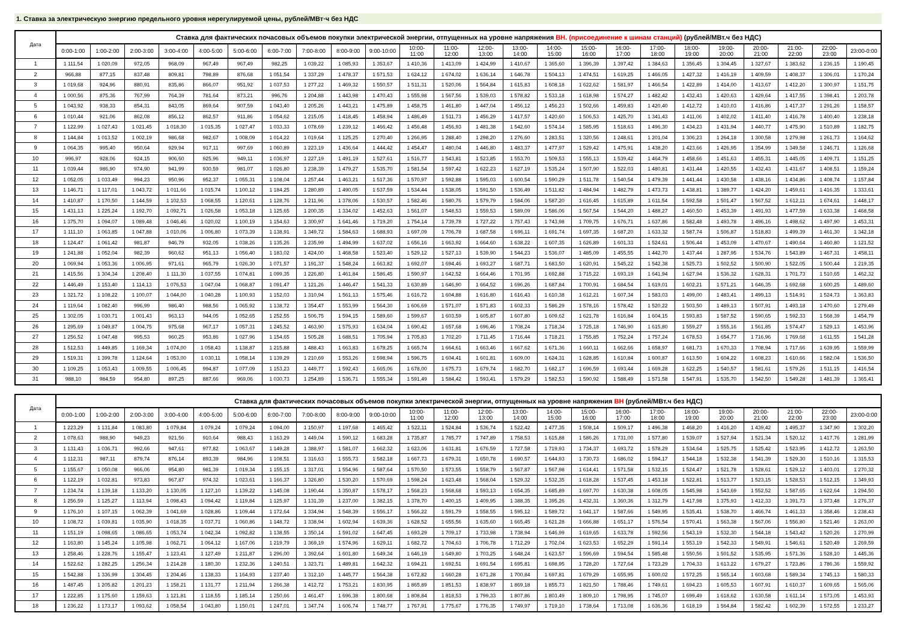1. Ставка за электрическую энергию предельного уровня нерегулируемой цены, рублей/МВт·ч без НДС
| Дата | Ставка для фактических почасовых объемов покупки электрической энергии, отпущенных на уровне напряжения ВН. (присоединение к шинам станций) (рублей/МВт.ч без НДС) | | | | | | | | | | | | | | | | | | | | | | | |
| --- | --- | --- | --- | --- | --- | --- | --- | --- | --- | --- | --- | --- | --- | --- | --- | --- | --- | --- | --- | --- | --- | --- | --- | --- |
| | 0:00-1:00 | 1:00-2:00 | 2:00-3:00 | 3:00-4:00 | 4:00-5:00 | 5:00-6:00 | 6:00-7:00 | 7:00-8:00 | 8:00-9:00 | 9:00-10:00 | 10:00- 11:00 | 11:00- 12:00 | 12:00- 13:00 | 13:00- 14:00 | 14:00- 15:00 | 15:00- 16:00 | 16:00- 17:00 | 17:00- 18:00 | 18:00- 19:00 | 19:00- 20:00 | 20:00- 21:00 | 21:00- 22:00 | 22:00- 23:00 | 23:00-0:00 |
| 1 | 1 111,54 | 1 020,09 | 972,05 | 968,09 | 967,49 | 967,49 | 982,25 | 1 039,22 | 1 085,93 | 1 353,67 | 1 410,36 | 1 413,09 | 1 424,99 | 1 410,67 | 1 365,60 | 1 396,39 | 1 397,42 | 1 384,63 | 1 356,45 | 1 304,45 | 1 327,67 | 1 383,62 | 1 236,15 | 1 190,45 |
| 2 | 966,88 | 877,15 | 837,48 | 809,81 | 798,89 | 876,68 | 1 051,54 | 1 337,29 | 1 478,37 | 1 571,53 | 1 624,12 | 1 674,02 | 1 636,14 | 1 646,78 | 1 504,13 | 1 474,51 | 1 619,25 | 1 466,05 | 1 427,32 | 1 416,19 | 1 409,59 | 1 408,37 | 1 306,01 | 1 170,24 |
| 3 | 1 019,68 | 924,96 | 880,91 | 835,86 | 866,07 | 951,92 | 1 037,53 | 1 277,22 | 1 469,32 | 1 550,57 | 1 511,31 | 1 520,06 | 1 564,84 | 1 615,83 | 1 608,18 | 1 622,62 | 1 581,97 | 1 466,54 | 1 422,89 | 1 414,00 | 1 413,67 | 1 412,20 | 1 300,97 | 1 151,75 |
| 4 | 1 000,56 | 875,36 | 767,99 | 764,39 | 781,64 | 873,21 | 996,76 | 1 204,88 | 1 443,98 | 1 470,43 | 1 555,98 | 1 567,56 | 1 539,03 | 1 578,82 | 1 533,18 | 1 618,98 | 1 574,27 | 1 482,42 | 1 432,43 | 1 420,63 | 1 429,64 | 1 417,55 | 1 398,41 | 1 203,78 |
| 5 | 1 043,92 | 938,33 | 854,31 | 843,05 | 869,64 | 907,59 | 1 043,40 | 1 205,26 | 1 443,21 | 1 475,89 | 1 458,75 | 1 461,80 | 1 447,04 | 1 456,12 | 1 456,23 | 1 502,66 | 1 459,83 | 1 420,40 | 1 412,72 | 1 410,03 | 1 416,86 | 1 417,37 | 1 291,26 | 1 158,57 |
| 6 | 1 010,44 | 921,06 | 862,08 | 856,12 | 862,57 | 911,86 | 1 054,62 | 1 215,05 | 1 418,45 | 1 458,94 | 1 486,49 | 1 511,73 | 1 456,29 | 1 417,57 | 1 420,60 | 1 506,53 | 1 425,70 | 1 341,43 | 1 411,06 | 1 402,02 | 1 411,40 | 1 416,78 | 1 400,40 | 1 238,18 |
| 7 | 1 122,99 | 1 027,43 | 1 021,45 | 1 018,30 | 1 015,35 | 1 027,47 | 1 033,33 | 1 078,69 | 1 239,12 | 1 466,42 | 1 456,48 | 1 456,93 | 1 481,38 | 1 542,60 | 1 574,14 | 1 585,95 | 1 518,63 | 1 496,30 | 1 434,23 | 1 431,94 | 1 440,77 | 1 475,90 | 1 510,89 | 1 182,75 |
| 8 | 1 144,84 | 1 013,52 | 1 002,19 | 986,68 | 982,67 | 1 008,09 | 1 014,22 | 1 019,64 | 1 125,25 | 1 270,40 | 1 266,95 | 1 288,40 | 1 298,20 | 1 276,60 | 1 283,51 | 1 320,56 | 1 248,61 | 1 201,04 | 1 306,23 | 1 264,18 | 1 300,58 | 1 279,98 | 1 261,73 | 1 164,62 |
| 9 | 1 064,35 | 995,40 | 950,64 | 929,94 | 917,11 | 997,69 | 1 060,89 | 1 223,19 | 1 436,64 | 1 444,42 | 1 454,47 | 1 480,04 | 1 446,80 | 1 483,37 | 1 477,97 | 1 529,42 | 1 475,91 | 1 438,20 | 1 423,66 | 1 426,95 | 1 354,99 | 1 349,58 | 1 246,71 | 1 126,68 |
| 10 | 996,97 | 928,06 | 924,15 | 906,60 | 925,96 | 949,11 | 1 036,97 | 1 227,19 | 1 491,19 | 1 527,61 | 1 516,77 | 1 543,81 | 1 523,85 | 1 553,70 | 1 509,53 | 1 555,13 | 1 539,42 | 1 464,79 | 1 458,66 | 1 451,63 | 1 455,31 | 1 445,05 | 1 409,71 | 1 151,25 |
| 11 | 1 039,44 | 986,90 | 974,90 | 941,99 | 930,59 | 981,07 | 1 026,80 | 1 238,39 | 1 479,27 | 1 535,70 | 1 581,54 | 1 597,42 | 1 622,23 | 1 627,19 | 1 535,24 | 1 507,90 | 1 522,03 | 1 480,81 | 1 431,44 | 1 420,55 | 1 432,43 | 1 431,67 | 1 408,51 | 1 159,24 |
| 12 | 1 052,05 | 1 033,49 | 994,23 | 950,96 | 952,37 | 1 055,31 | 1 108,04 | 1 257,44 | 1 463,21 | 1 517,36 | 1 570,97 | 1 592,88 | 1 595,03 | 1 600,54 | 1 590,29 | 1 511,78 | 1 540,54 | 1 479,39 | 1 441,44 | 1 430,58 | 1 438,16 | 1 434,86 | 1 408,74 | 1 157,84 |
| 13 | 1 146,71 | 1 117,01 | 1 043,72 | 1 011,66 | 1 015,74 | 1 100,12 | 1 184,25 | 1 280,89 | 1 490,05 | 1 537,59 | 1 534,44 | 1 538,05 | 1 591,50 | 1 536,49 | 1 511,82 | 1 484,94 | 1 482,79 | 1 473,73 | 1 438,81 | 1 389,77 | 1 424,20 | 1 459,61 | 1 416,35 | 1 333,61 |
| 14 | 1 410,87 | 1 170,50 | 1 144,59 | 1 102,53 | 1 068,55 | 1 120,61 | 1 128,76 | 1 211,96 | 1 378,06 | 1 530,57 | 1 582,46 | 1 580,76 | 1 579,79 | 1 584,06 | 1 587,20 | 1 616,45 | 1 615,89 | 1 611,54 | 1 592,58 | 1 501,47 | 1 567,52 | 1 612,11 | 1 674,61 | 1 448,17 |
| 15 | 1 431,13 | 1 225,24 | 1 192,70 | 1 092,71 | 1 026,58 | 1 053,18 | 1 125,65 | 1 200,35 | 1 334,02 | 1 452,63 | 1 561,07 | 1 548,53 | 1 559,53 | 1 589,09 | 1 586,06 | 1 567,54 | 1 544,20 | 1 488,27 | 1 460,50 | 1 453,39 | 1 491,93 | 1 477,59 | 1 633,38 | 1 468,58 |
| 16 | 1 375,70 | 1 094,07 | 1 089,48 | 1 046,46 | 1 020,02 | 1 100,19 | 1 154,63 | 1 300,97 | 1 641,46 | 1 719,20 | 1 754,14 | 1 739,78 | 1 727,22 | 1 757,43 | 1 743,98 | 1 709,75 | 1 676,71 | 1 637,86 | 1 582,48 | 1 493,78 | 1 496,16 | 1 498,62 | 1 497,90 | 1 453,31 |
| 17 | 1 111,10 | 1 063,85 | 1 047,88 | 1 010,06 | 1 006,80 | 1 073,39 | 1 138,91 | 1 349,72 | 1 584,63 | 1 688,93 | 1 697,09 | 1 706,78 | 1 687,58 | 1 696,11 | 1 691,74 | 1 697,35 | 1 687,20 | 1 633,32 | 1 587,74 | 1 506,87 | 1 518,83 | 1 499,39 | 1 461,30 | 1 342,18 |
| 18 | 1 124,47 | 1 061,42 | 981,87 | 946,79 | 932,05 | 1 038,26 | 1 135,26 | 1 235,99 | 1 494,99 | 1 637,02 | 1 656,16 | 1 663,92 | 1 664,60 | 1 638,22 | 1 607,35 | 1 626,89 | 1 601,33 | 1 524,61 | 1 506,44 | 1 453,09 | 1 470,67 | 1 490,64 | 1 460,80 | 1 121,52 |
| 19 | 1 241,88 | 1 052,04 | 982,39 | 960,62 | 951,13 | 1 056,40 | 1 183,02 | 1 424,00 | 1 468,58 | 1 523,40 | 1 529,12 | 1 527,13 | 1 539,90 | 1 544,23 | 1 536,07 | 1 485,09 | 1 455,55 | 1 442,70 | 1 437,44 | 1 287,95 | 1 534,76 | 1 543,89 | 1 467,31 | 1 458,11 |
| 20 | 1 069,94 | 1 053,36 | 1 006,95 | 971,61 | 965,79 | 1 026,30 | 1 071,57 | 1 191,37 | 1 548,24 | 1 663,82 | 1 692,07 | 1 694,46 | 1 693,27 | 1 687,71 | 1 683,50 | 1 620,91 | 1 545,22 | 1 542,38 | 1 525,73 | 1 502,52 | 1 500,90 | 1 522,05 | 1 500,44 | 1 219,35 |
| 21 | 1 415,56 | 1 304,34 | 1 208,40 | 1 111,30 | 1 037,55 | 1 074,81 | 1 099,35 | 1 226,80 | 1 461,84 | 1 586,45 | 1 590,97 | 1 642,52 | 1 664,46 | 1 701,95 | 1 692,88 | 1 715,22 | 1 693,19 | 1 641,94 | 1 627,94 | 1 536,32 | 1 628,31 | 1 701,73 | 1 510,65 | 1 462,32 |
| 22 | 1 446,49 | 1 153,40 | 1 114,13 | 1 076,53 | 1 047,04 | 1 068,87 | 1 091,47 | 1 121,26 | 1 446,47 | 1 541,33 | 1 630,89 | 1 646,90 | 1 664,52 | 1 696,26 | 1 687,84 | 1 700,91 | 1 684,54 | 1 619,01 | 1 602,21 | 1 571,21 | 1 646,35 | 1 692,68 | 1 600,25 | 1 489,60 |
| 23 | 1 321,72 | 1 108,22 | 1 100,07 | 1 044,00 | 1 040,28 | 1 100,93 | 1 152,03 | 1 310,94 | 1 561,13 | 1 575,46 | 1 616,72 | 1 604,88 | 1 616,80 | 1 616,43 | 1 610,38 | 1 612,21 | 1 607,34 | 1 583,03 | 1 499,00 | 1 483,41 | 1 499,13 | 1 514,91 | 1 524,73 | 1 363,83 |
| 24 | 1 119,64 | 1 082,40 | 996,99 | 986,40 | 988,56 | 1 065,92 | 1 138,72 | 1 354,47 | 1 553,99 | 1 564,30 | 1 606,69 | 1 571,07 | 1 571,83 | 1 602,33 | 1 586,29 | 1 578,16 | 1 578,42 | 1 520,22 | 1 503,50 | 1 489,13 | 1 507,91 | 1 493,18 | 1 470,60 | 1 279,49 |
| 25 | 1 302,05 | 1 030,71 | 1 001,43 | 963,13 | 944,05 | 1 052,65 | 1 252,55 | 1 506,75 | 1 594,15 | 1 589,60 | 1 599,67 | 1 603,59 | 1 605,87 | 1 607,80 | 1 609,62 | 1 621,78 | 1 616,84 | 1 604,15 | 1 593,83 | 1 587,52 | 1 590,65 | 1 592,33 | 1 568,39 | 1 454,79 |
| 26 | 1 295,69 | 1 049,87 | 1 004,75 | 975,68 | 967,17 | 1 057,31 | 1 245,52 | 1 463,90 | 1 575,93 | 1 634,04 | 1 690,42 | 1 657,68 | 1 696,46 | 1 708,24 | 1 718,34 | 1 725,18 | 1 746,90 | 1 615,80 | 1 559,27 | 1 555,16 | 1 561,85 | 1 574,47 | 1 529,13 | 1 453,96 |
| 27 | 1 256,52 | 1 047,48 | 995,53 | 960,25 | 953,86 | 1 027,96 | 1 154,65 | 1 505,28 | 1 688,51 | 1 705,94 | 1 705,83 | 1 702,20 | 1 711,45 | 1 716,44 | 1 718,21 | 1 755,85 | 1 752,24 | 1 757,24 | 1 678,53 | 1 654,77 | 1 716,96 | 1 769,68 | 1 611,55 | 1 541,28 |
| 28 | 1 512,53 | 1 449,85 | 1 169,34 | 1 074,00 | 1 058,43 | 1 138,87 | 1 215,88 | 1 488,43 | 1 663,83 | 1 678,25 | 1 665,74 | 1 664,61 | 1 663,46 | 1 667,62 | 1 671,36 | 1 660,11 | 1 662,66 | 1 658,97 | 1 681,73 | 1 670,33 | 1 708,94 | 1 717,66 | 1 639,95 | 1 559,99 |
| 29 | 1 519,31 | 1 399,78 | 1 124,64 | 1 053,00 | 1 030,11 | 1 058,14 | 1 139,29 | 1 210,69 | 1 553,26 | 1 598,94 | 1 596,75 | 1 604,41 | 1 601,81 | 1 609,00 | 1 624,31 | 1 628,85 | 1 610,84 | 1 600,87 | 1 613,50 | 1 604,22 | 1 608,23 | 1 610,66 | 1 582,04 | 1 536,50 |
| 30 | 1 109,25 | 1 053,43 | 1 009,55 | 1 006,45 | 994,87 | 1 077,09 | 1 153,23 | 1 449,77 | 1 592,43 | 1 665,06 | 1 678,00 | 1 675,73 | 1 679,74 | 1 682,70 | 1 682,17 | 1 696,59 | 1 693,44 | 1 669,28 | 1 622,25 | 1 540,57 | 1 581,61 | 1 579,26 | 1 511,15 | 1 416,54 |
| 31 | 988,10 | 984,59 | 954,80 | 897,25 | 887,66 | 969,06 | 1 030,73 | 1 254,89 | 1 536,71 | 1 555,34 | 1 591,49 | 1 584,42 | 1 593,41 | 1 579,29 | 1 582,53 | 1 590,92 | 1 588,49 | 1 571,58 | 1 547,91 | 1 535,70 | 1 542,50 | 1 549,28 | 1 481,39 | 1 365,41 |
| Дата | Ставка для фактических почасовых объемов покупки электрической энергии, отпущенных на уровне напряжения ВН (рублей/МВт.ч без НДС) | | | | | | | | | | | | | | | | | | | | | | | |
| --- | --- | --- | --- | --- | --- | --- | --- | --- | --- | --- | --- | --- | --- | --- | --- | --- | --- | --- | --- | --- | --- | --- | --- | --- |
| | 0:00-1:00 | 1:00-2:00 | 2:00-3:00 | 3:00-4:00 | 4:00-5:00 | 5:00-6:00 | 6:00-7:00 | 7:00-8:00 | 8:00-9:00 | 9:00-10:00 | 10:00- 11:00 | 11:00- 12:00 | 12:00- 13:00 | 13:00- 14:00 | 14:00- 15:00 | 15:00- 16:00 | 16:00- 17:00 | 17:00- 18:00 | 18:00- 19:00 | 19:00- 20:00 | 20:00- 21:00 | 21:00- 22:00 | 22:00- 23:00 | 23:00-0:00 |
| 1 | 1 223,29 | 1 131,84 | 1 083,80 | 1 079,84 | 1 079,24 | 1 079,24 | 1 094,00 | 1 150,97 | 1 197,68 | 1 465,42 | 1 522,11 | 1 524,84 | 1 536,74 | 1 522,42 | 1 477,35 | 1 508,14 | 1 509,17 | 1 496,38 | 1 468,20 | 1 416,20 | 1 439,42 | 1 495,37 | 1 347,90 | 1 302,20 |
| 2 | 1 078,63 | 988,90 | 949,23 | 921,56 | 910,64 | 988,43 | 1 163,29 | 1 449,04 | 1 590,12 | 1 683,28 | 1 735,87 | 1 785,77 | 1 747,89 | 1 758,53 | 1 615,88 | 1 586,26 | 1 731,00 | 1 577,80 | 1 539,07 | 1 527,94 | 1 521,34 | 1 520,12 | 1 417,76 | 1 281,99 |
| 3 | 1 131,43 | 1 036,71 | 992,66 | 947,61 | 977,82 | 1 063,67 | 1 149,28 | 1 388,97 | 1 581,07 | 1 662,32 | 1 623,06 | 1 631,81 | 1 676,59 | 1 727,58 | 1 719,93 | 1 734,37 | 1 693,72 | 1 578,29 | 1 534,64 | 1 525,75 | 1 525,42 | 1 523,95 | 1 412,72 | 1 263,50 |
| 4 | 1 112,31 | 987,11 | 879,74 | 876,14 | 893,39 | 984,96 | 1 108,51 | 1 316,63 | 1 555,73 | 1 582,18 | 1 667,73 | 1 679,31 | 1 650,78 | 1 690,57 | 1 644,93 | 1 730,73 | 1 686,02 | 1 594,17 | 1 544,18 | 1 532,38 | 1 541,39 | 1 529,30 | 1 510,16 | 1 315,53 |
| 5 | 1 155,67 | 1 050,08 | 966,06 | 954,80 | 981,39 | 1 019,34 | 1 155,15 | 1 317,01 | 1 554,96 | 1 587,64 | 1 570,50 | 1 573,55 | 1 558,79 | 1 567,87 | 1 567,98 | 1 614,41 | 1 571,58 | 1 532,15 | 1 524,47 | 1 521,78 | 1 528,61 | 1 529,12 | 1 403,01 | 1 270,32 |
| 6 | 1 122,19 | 1 032,81 | 973,83 | 967,87 | 974,32 | 1 023,61 | 1 166,37 | 1 326,80 | 1 530,20 | 1 570,69 | 1 598,24 | 1 623,48 | 1 568,04 | 1 529,32 | 1 532,35 | 1 618,28 | 1 537,45 | 1 453,18 | 1 522,81 | 1 513,77 | 1 523,15 | 1 528,53 | 1 512,15 | 1 349,93 |
| 7 | 1 234,74 | 1 139,18 | 1 133,20 | 1 130,05 | 1 127,10 | 1 139,22 | 1 145,08 | 1 190,44 | 1 350,87 | 1 578,17 | 1 568,23 | 1 568,68 | 1 593,13 | 1 654,35 | 1 685,89 | 1 697,70 | 1 630,38 | 1 608,05 | 1 545,98 | 1 543,69 | 1 552,52 | 1 587,65 | 1 622,64 | 1 294,50 |
| 8 | 1 256,59 | 1 125,27 | 1 113,94 | 1 098,43 | 1 094,42 | 1 119,84 | 1 125,97 | 1 131,39 | 1 237,00 | 1 382,15 | 1 378,70 | 1 400,15 | 1 409,95 | 1 388,35 | 1 395,26 | 1 432,31 | 1 360,36 | 1 312,79 | 1 417,98 | 1 375,93 | 1 412,33 | 1 391,73 | 1 373,48 | 1 276,37 |
| 9 | 1 176,10 | 1 107,15 | 1 062,39 | 1 041,69 | 1 028,86 | 1 109,44 | 1 172,64 | 1 334,94 | 1 548,39 | 1 556,17 | 1 566,22 | 1 591,79 | 1 558,55 | 1 595,12 | 1 589,72 | 1 641,17 | 1 587,66 | 1 549,95 | 1 535,41 | 1 538,70 | 1 466,74 | 1 461,33 | 1 358,46 | 1 238,43 |
| 10 | 1 108,72 | 1 039,81 | 1 035,90 | 1 018,35 | 1 037,71 | 1 060,86 | 1 148,72 | 1 338,94 | 1 602,94 | 1 639,36 | 1 628,52 | 1 655,56 | 1 635,60 | 1 665,45 | 1 621,28 | 1 666,88 | 1 651,17 | 1 576,54 | 1 570,41 | 1 563,38 | 1 567,06 | 1 556,80 | 1 521,46 | 1 263,00 |
| 11 | 1 151,19 | 1 098,65 | 1 086,65 | 1 053,74 | 1 042,34 | 1 092,82 | 1 138,55 | 1 350,14 | 1 591,02 | 1 647,45 | 1 693,29 | 1 709,17 | 1 733,98 | 1 738,94 | 1 646,99 | 1 619,65 | 1 633,78 | 1 592,56 | 1 543,19 | 1 532,30 | 1 544,18 | 1 543,42 | 1 520,26 | 1 270,99 |
| 12 | 1 163,80 | 1 145,24 | 1 105,98 | 1 062,71 | 1 064,12 | 1 167,06 | 1 219,79 | 1 369,19 | 1 574,96 | 1 629,11 | 1 682,72 | 1 704,63 | 1 706,78 | 1 712,29 | 1 702,04 | 1 623,53 | 1 652,29 | 1 591,14 | 1 553,19 | 1 542,33 | 1 549,91 | 1 546,61 | 1 520,49 | 1 269,59 |
| 13 | 1 258,46 | 1 228,76 | 1 155,47 | 1 123,41 | 1 127,49 | 1 211,87 | 1 296,00 | 1 392,64 | 1 601,80 | 1 649,34 | 1 646,19 | 1 649,80 | 1 703,25 | 1 648,24 | 1 623,57 | 1 596,69 | 1 594,54 | 1 585,48 | 1 550,56 | 1 501,52 | 1 535,95 | 1 571,36 | 1 528,10 | 1 445,36 |
| 14 | 1 522,62 | 1 282,25 | 1 256,34 | 1 214,28 | 1 180,30 | 1 232,36 | 1 240,51 | 1 323,71 | 1 489,81 | 1 642,32 | 1 694,21 | 1 692,51 | 1 691,54 | 1 695,81 | 1 698,95 | 1 728,20 | 1 727,64 | 1 723,29 | 1 704,33 | 1 613,22 | 1 679,27 | 1 723,86 | 1 786,36 | 1 559,92 |
| 15 | 1 542,88 | 1 336,99 | 1 304,45 | 1 204,46 | 1 138,33 | 1 164,93 | 1 237,40 | 1 312,10 | 1 445,77 | 1 564,38 | 1 672,82 | 1 660,28 | 1 671,28 | 1 700,84 | 1 697,81 | 1 679,29 | 1 655,95 | 1 600,02 | 1 572,25 | 1 565,14 | 1 603,68 | 1 589,34 | 1 745,13 | 1 580,33 |
| 16 | 1 487,45 | 1 205,82 | 1 201,23 | 1 158,21 | 1 131,77 | 1 211,94 | 1 266,38 | 1 412,72 | 1 753,21 | 1 830,95 | 1 865,89 | 1 851,53 | 1 838,97 | 1 869,18 | 1 855,73 | 1 821,50 | 1 788,46 | 1 749,61 | 1 694,23 | 1 605,53 | 1 607,91 | 1 610,37 | 1 609,65 | 1 565,06 |
| 17 | 1 222,85 | 1 175,60 | 1 159,63 | 1 121,81 | 1 118,55 | 1 185,14 | 1 250,66 | 1 461,47 | 1 696,38 | 1 800,68 | 1 808,84 | 1 818,53 | 1 799,33 | 1 807,86 | 1 803,49 | 1 809,10 | 1 798,95 | 1 745,07 | 1 699,49 | 1 618,62 | 1 630,58 | 1 611,14 | 1 573,05 | 1 453,93 |
| 18 | 1 236,22 | 1 173,17 | 1 093,62 | 1 058,54 | 1 043,80 | 1 150,01 | 1 247,01 | 1 347,74 | 1 606,74 | 1 748,77 | 1 767,91 | 1 775,67 | 1 776,35 | 1 749,97 | 1 719,10 | 1 738,64 | 1 713,08 | 1 636,36 | 1 618,19 | 1 564,84 | 1 582,42 | 1 602,39 | 1 572,55 | 1 233,27 |